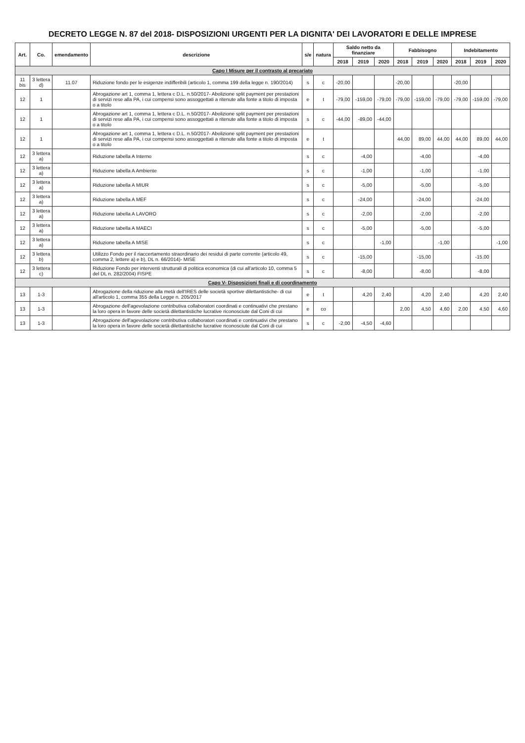DECRETO LEGGE N. 87 del 2018- DISPOSIZIONI URGENTI PER LA DIGNITA' DEI LAVORATORI E DELLE IMPRESE
| Art. | Co. | emendamento | descrizione | s/e | natura | Saldo netto da finanziare | | | Fabbisogno | | | Indebitamento | | |
| --- | --- | --- | --- | --- | --- | --- | --- | --- | --- | --- | --- | --- | --- | --- |
| | | | | | | 2018 | 2019 | 2020 | 2018 | 2019 | 2020 | 2018 | 2019 | 2020 |
| Capo I Misure per il contrasto al precariato | | | | | | | | | | | | | | |
| 11 bis | 3 lettera d) | 11.07 | Riduzione fondo per le esigenze indifferibili (articolo 1, comma 199 della legge n. 190/2014) | s | c | -20,00 | | | -20,00 | | | -20,00 | | |
| 12 | 1 | | Abrogazione art 1, comma 1, lettera c D.L. n.50/2017- Abolizione split payment per prestazioni di servizi rese alla PA, i cui compensi sono assoggettati a ritenute alla fonte a titolo di imposta o a titolo | e | t | -79,00 | -159,00 | -79,00 | -79,00 | -159,00 | -79,00 | -79,00 | -159,00 | -79,00 |
| 12 | 1 | | Abrogazione art 1, comma 1, lettera c D.L. n.50/2017- Abolizione split payment per prestazioni di servizi rese alla PA, i cui compensi sono assoggettati a ritenute alla fonte a titolo di imposta o a titolo | s | c | -44,00 | -89,00 | -44,00 | | | | | | |
| 12 | 1 | | Abrogazione art 1, comma 1, lettera c D.L. n.50/2017- Abolizione split payment per prestazioni di servizi rese alla PA, i cui compensi sono assoggettati a ritenute alla fonte a titolo di imposta o a titolo | e | t | | | | 44,00 | 89,00 | 44,00 | 44,00 | 89,00 | 44,00 |
| 12 | 3 lettera a) | | Riduzione tabella A Interno | s | c | | -4,00 | | | -4,00 | | | -4,00 | |
| 12 | 3 lettera a) | | Riduzione tabella A Ambiente | s | c | | -1,00 | | | -1,00 | | | -1,00 | |
| 12 | 3 lettera a) | | Riduzione tabella A MIUR | s | c | | -5,00 | | | -5,00 | | | -5,00 | |
| 12 | 3 lettera a) | | Riduzione tabella A MEF | s | c | | -24,00 | | | -24,00 | | | -24,00 | |
| 12 | 3 lettera a) | | Riduzione tabella A LAVORO | s | c | | -2,00 | | | -2,00 | | | -2,00 | |
| 12 | 3 lettera a) | | Riduzione tabella A MAECI | s | c | | -5,00 | | | -5,00 | | | -5,00 | |
| 12 | 3 lettera a) | | Riduzione tabella A MISE | s | c | | | -1,00 | | | -1,00 | | | -1,00 |
| 12 | 3 lettera b) | | Utilizzo Fondo per il riaccertamento straordinario dei residui di parte corrente (articolo 49, comma 2, lettere a) e b), DL n. 66/2014)- MISE | s | c | | -15,00 | | | -15,00 | | | -15,00 | |
| 12 | 3 lettera c) | | Riduzione Fondo per interventi strutturali di politica economica (di cui all'articolo 10, comma 5 del DL n. 282/2004) FISPE | s | c | | -8,00 | | | -8,00 | | | -8,00 | |
| Capo V- Disposizioni finali e di coordinamento | | | | | | | | | | | | | | |
| 13 | 1-3 | | Abrogazione della riduzione alla metà dell'IRES delle società sportive dilettantistiche- di cui all'articolo 1, comma 355 della Legge n. 205/2017 | e | t | | 4,20 | 2,40 | | 4,20 | 2,40 | | 4,20 | 2,40 |
| 13 | 1-3 | | Abrogazione dell'agevolazione contributiva collaboratori coordinati e continuativi che prestano la loro opera in favore delle società dilettantistiche lucrative riconosciute dal Coni di cui | e | co | | | | 2,00 | 4,50 | 4,60 | 2,00 | 4,50 | 4,60 |
| 13 | 1-3 | | Abrogazione dell'agevolazione contributiva collaboratori coordinati e continuativi che prestano la loro opera in favore delle società dilettantistiche lucrative riconosciute dal Coni di cui | s | c | -2,00 | -4,50 | -4,60 | | | | | | |